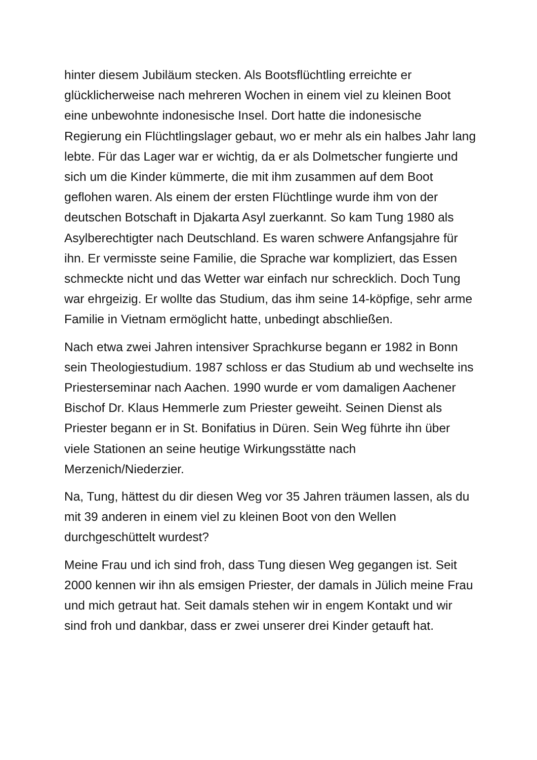hinter diesem Jubiläum stecken. Als Bootsflüchtling erreichte er glücklicherweise nach mehreren Wochen in einem viel zu kleinen Boot eine unbewohnte indonesische Insel. Dort hatte die indonesische Regierung ein Flüchtlingslager gebaut, wo er mehr als ein halbes Jahr lang lebte. Für das Lager war er wichtig, da er als Dolmetscher fungierte und sich um die Kinder kümmerte, die mit ihm zusammen auf dem Boot geflohen waren. Als einem der ersten Flüchtlinge wurde ihm von der deutschen Botschaft in Djakarta Asyl zuerkannt. So kam Tung 1980 als Asylberechtigter nach Deutschland. Es waren schwere Anfangsjahre für ihn. Er vermisste seine Familie, die Sprache war kompliziert, das Essen schmeckte nicht und das Wetter war einfach nur schrecklich. Doch Tung war ehrgeizig. Er wollte das Studium, das ihm seine 14-köpfige, sehr arme Familie in Vietnam ermöglicht hatte, unbedingt abschließen.
Nach etwa zwei Jahren intensiver Sprachkurse begann er 1982 in Bonn sein Theologiestudium. 1987 schloss er das Studium ab und wechselte ins Priesterseminar nach Aachen. 1990 wurde er vom damaligen Aachener Bischof Dr. Klaus Hemmerle zum Priester geweiht. Seinen Dienst als Priester begann er in St. Bonifatius in Düren. Sein Weg führte ihn über viele Stationen an seine heutige Wirkungsstätte nach Merzenich/Niederzier.
Na, Tung, hättest du dir diesen Weg vor 35 Jahren träumen lassen, als du mit 39 anderen in einem viel zu kleinen Boot von den Wellen durchgeschüttelt wurdest?
Meine Frau und ich sind froh, dass Tung diesen Weg gegangen ist. Seit 2000 kennen wir ihn als emsigen Priester, der damals in Jülich meine Frau und mich getraut hat. Seit damals stehen wir in engem Kontakt und wir sind froh und dankbar, dass er zwei unserer drei Kinder getauft hat.